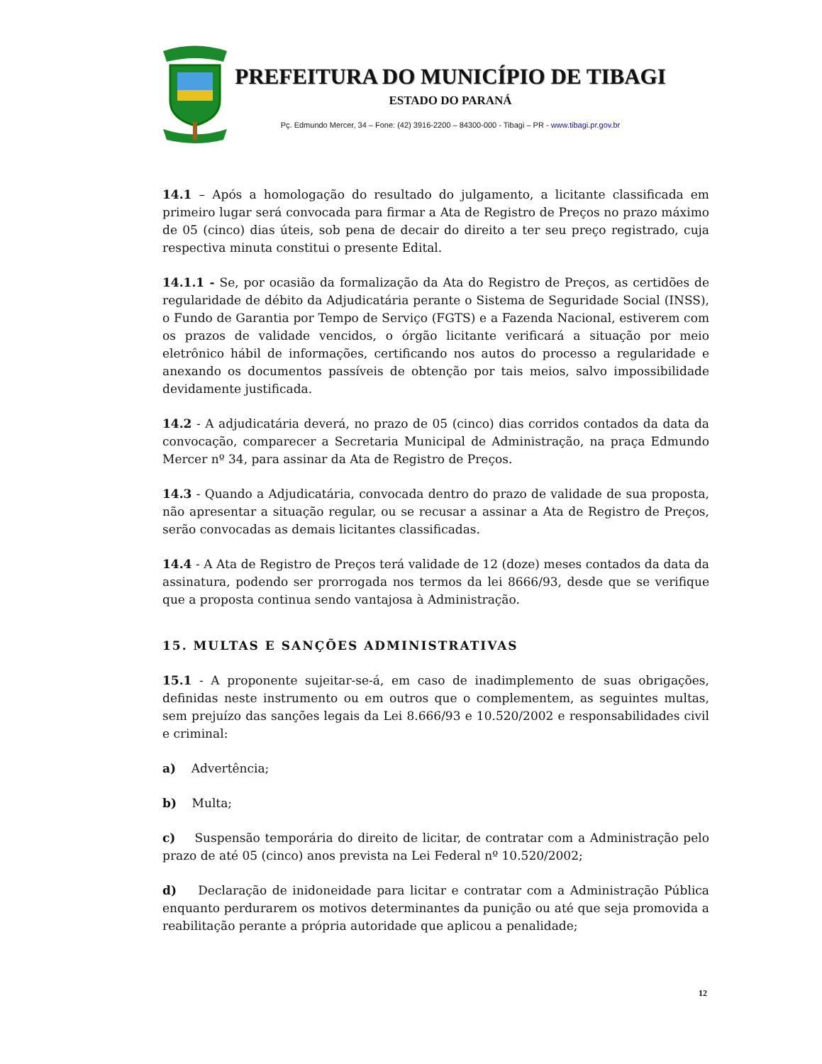PREFEITURA DO MUNICÍPIO DE TIBAGI
ESTADO DO PARANÁ
Pç. Edmundo Mercer, 34 – Fone: (42) 3916-2200 – 84300-000 - Tibagi – PR - www.tibagi.pr.gov.br
14.1 – Após a homologação do resultado do julgamento, a licitante classificada em primeiro lugar será convocada para firmar a Ata de Registro de Preços no prazo máximo de 05 (cinco) dias úteis, sob pena de decair do direito a ter seu preço registrado, cuja respectiva minuta constitui o presente Edital.
14.1.1 - Se, por ocasião da formalização da Ata do Registro de Preços, as certidões de regularidade de débito da Adjudicatária perante o Sistema de Seguridade Social (INSS), o Fundo de Garantia por Tempo de Serviço (FGTS) e a Fazenda Nacional, estiverem com os prazos de validade vencidos, o órgão licitante verificará a situação por meio eletrônico hábil de informações, certificando nos autos do processo a regularidade e anexando os documentos passíveis de obtenção por tais meios, salvo impossibilidade devidamente justificada.
14.2 - A adjudicatária deverá, no prazo de 05 (cinco) dias corridos contados da data da convocação, comparecer a Secretaria Municipal de Administração, na praça Edmundo Mercer nº 34, para assinar da Ata de Registro de Preços.
14.3 - Quando a Adjudicatária, convocada dentro do prazo de validade de sua proposta, não apresentar a situação regular, ou se recusar a assinar a Ata de Registro de Preços, serão convocadas as demais licitantes classificadas.
14.4 - A Ata de Registro de Preços terá validade de 12 (doze) meses contados da data da assinatura, podendo ser prorrogada nos termos da lei 8666/93, desde que se verifique que a proposta continua sendo vantajosa à Administração.
15. MULTAS E SANÇÕES ADMINISTRATIVAS
15.1 - A proponente sujeitar-se-á, em caso de inadimplemento de suas obrigações, definidas neste instrumento ou em outros que o complementem, as seguintes multas, sem prejuízo das sanções legais da Lei 8.666/93 e 10.520/2002 e responsabilidades civil e criminal:
a) Advertência;
b) Multa;
c) Suspensão temporária do direito de licitar, de contratar com a Administração pelo prazo de até 05 (cinco) anos prevista na Lei Federal nº 10.520/2002;
d) Declaração de inidoneidade para licitar e contratar com a Administração Pública enquanto perdurarem os motivos determinantes da punição ou até que seja promovida a reabilitação perante a própria autoridade que aplicou a penalidade;
12